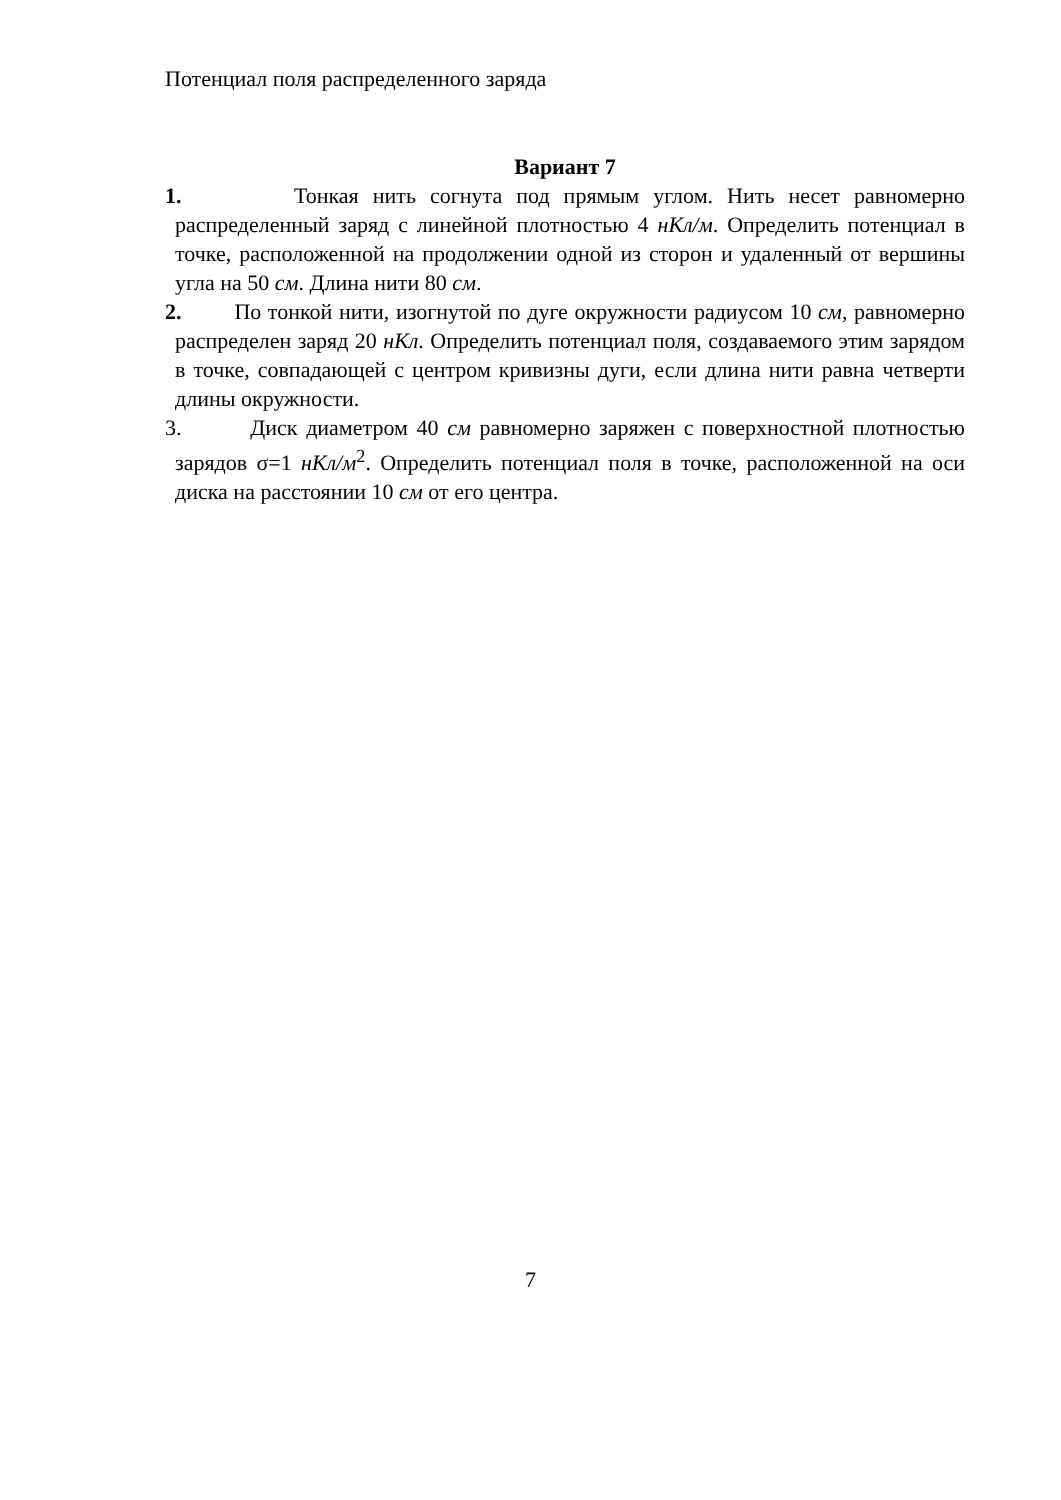Потенциал поля распределенного заряда
Вариант 7
1. Тонкая нить согнута под прямым углом. Нить несет равномерно распределенный заряд с линейной плотностью 4 нКл/м. Определить потенциал в точке, расположенной на продолжении одной из сторон и удаленный от вершины угла на 50 см. Длина нити 80 см.
2. По тонкой нити, изогнутой по дуге окружности радиусом 10 см, равномерно распределен заряд 20 нКл. Определить потенциал поля, создаваемого этим зарядом в точке, совпадающей с центром кривизны дуги, если длина нити равна четверти длины окружности.
3. Диск диаметром 40 см равномерно заряжен с поверхностной плотностью зарядов σ=1 нКл/м<sup>2</sup>. Определить потенциал поля в точке, расположенной на оси диска на расстоянии 10 см от его центра.
7